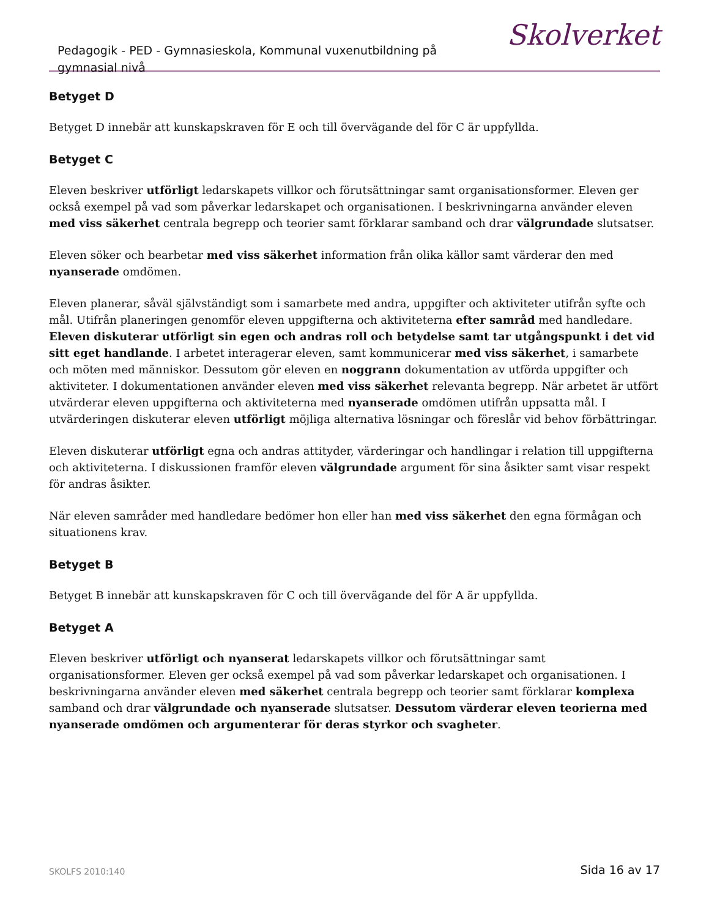Pedagogik - PED - Gymnasieskola, Kommunal vuxenutbildning på gymnasial nivå
Skolverket
Betyget D
Betyget D innebär att kunskapskraven för E och till övervägande del för C är uppfyllda.
Betyget C
Eleven beskriver utförligt ledarskapets villkor och förutsättningar samt organisationsformer. Eleven ger också exempel på vad som påverkar ledarskapet och organisationen. I beskrivningarna använder eleven med viss säkerhet centrala begrepp och teorier samt förklarar samband och drar välgrundade slutsatser.
Eleven söker och bearbetar med viss säkerhet information från olika källor samt värderar den med nyanserade omdömen.
Eleven planerar, såväl självständigt som i samarbete med andra, uppgifter och aktiviteter utifrån syfte och mål. Utifrån planeringen genomför eleven uppgifterna och aktiviteterna efter samråd med handledare. Eleven diskuterar utförligt sin egen och andras roll och betydelse samt tar utgångspunkt i det vid sitt eget handlande. I arbetet interagerar eleven, samt kommunicerar med viss säkerhet, i samarbete och möten med människor. Dessutom gör eleven en noggrann dokumentation av utförda uppgifter och aktiviteter. I dokumentationen använder eleven med viss säkerhet relevanta begrepp. När arbetet är utfört utvärderar eleven uppgifterna och aktiviteterna med nyanserade omdömen utifrån uppsatta mål. I utvärderingen diskuterar eleven utförligt möjliga alternativa lösningar och föreslår vid behov förbättringar.
Eleven diskuterar utförligt egna och andras attityder, värderingar och handlingar i relation till uppgifterna och aktiviteterna. I diskussionen framför eleven välgrundade argument för sina åsikter samt visar respekt för andras åsikter.
När eleven samråder med handledare bedömer hon eller han med viss säkerhet den egna förmågan och situationens krav.
Betyget B
Betyget B innebär att kunskapskraven för C och till övervägande del för A är uppfyllda.
Betyget A
Eleven beskriver utförligt och nyanserat ledarskapets villkor och förutsättningar samt organisationsformer. Eleven ger också exempel på vad som påverkar ledarskapet och organisationen. I beskrivningarna använder eleven med säkerhet centrala begrepp och teorier samt förklarar komplexa samband och drar välgrundade och nyanserade slutsatser. Dessutom värderar eleven teorierna med nyanserade omdömen och argumenterar för deras styrkor och svagheter.
SKOLFS 2010:140 Sida 16 av 17